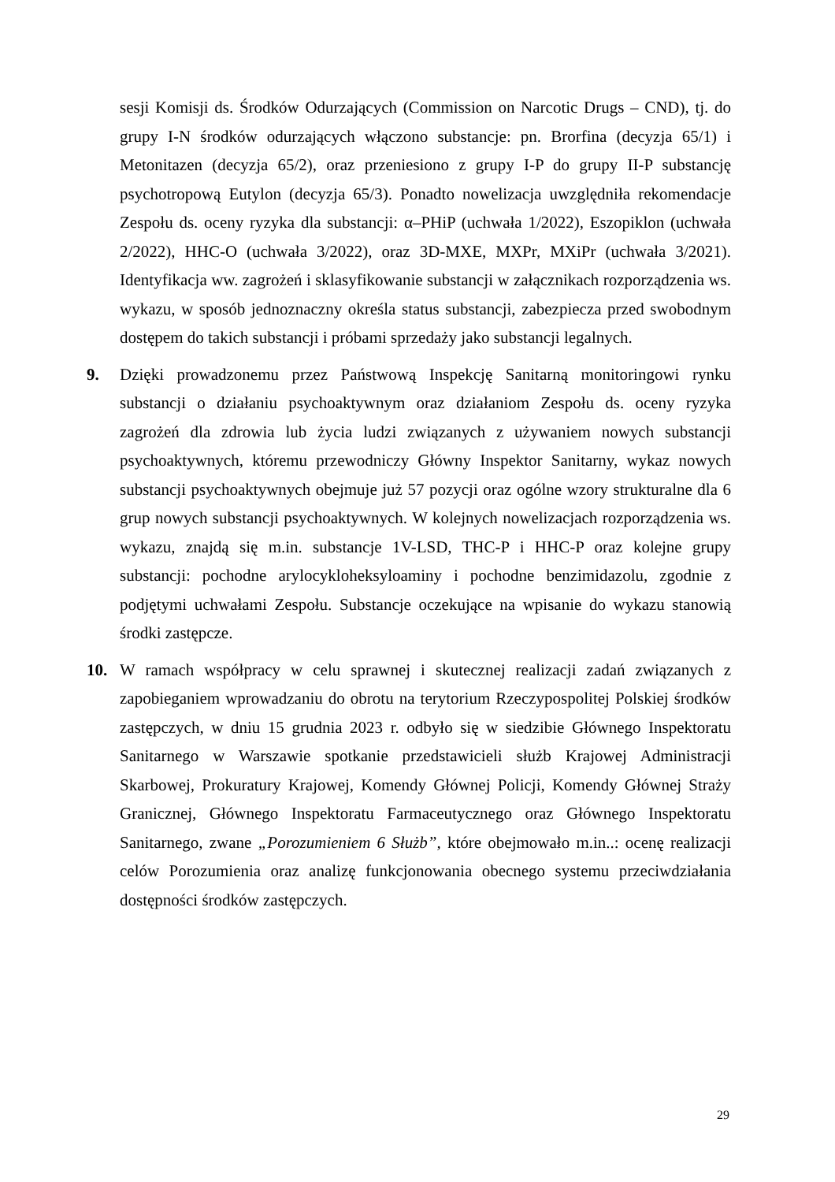sesji Komisji ds. Środków Odurzających (Commission on Narcotic Drugs – CND), tj. do grupy I-N środków odurzających włączono substancje: pn. Brorfina (decyzja 65/1) i Metonitazen (decyzja 65/2), oraz przeniesiono z grupy I-P do grupy II-P substancję psychotropową Eutylon (decyzja 65/3). Ponadto nowelizacja uwzględniła rekomendacje Zespołu ds. oceny ryzyka dla substancji: α–PHiP (uchwała 1/2022), Eszopiklon (uchwała 2/2022), HHC-O (uchwała 3/2022), oraz 3D-MXE, MXPr, MXiPr (uchwała 3/2021). Identyfikacja ww. zagrożeń i sklasyfikowanie substancji w załącznikach rozporządzenia ws. wykazu, w sposób jednoznaczny określa status substancji, zabezpiecza przed swobodnym dostępem do takich substancji i próbami sprzedaży jako substancji legalnych.
9. Dzięki prowadzonemu przez Państwową Inspekcję Sanitarną monitoringowi rynku substancji o działaniu psychoaktywnym oraz działaniom Zespołu ds. oceny ryzyka zagrożeń dla zdrowia lub życia ludzi związanych z używaniem nowych substancji psychoaktywnych, któremu przewodniczy Główny Inspektor Sanitarny, wykaz nowych substancji psychoaktywnych obejmuje już 57 pozycji oraz ogólne wzory strukturalne dla 6 grup nowych substancji psychoaktywnych. W kolejnych nowelizacjach rozporządzenia ws. wykazu, znajdą się m.in. substancje 1V-LSD, THC-P i HHC-P oraz kolejne grupy substancji: pochodne arylocykloheksyloaminy i pochodne benzimidazolu, zgodnie z podjętymi uchwałami Zespołu. Substancje oczekujące na wpisanie do wykazu stanowią środki zastępcze.
10. W ramach współpracy w celu sprawnej i skutecznej realizacji zadań związanych z zapobieganiem wprowadzaniu do obrotu na terytorium Rzeczypospolitej Polskiej środków zastępczych, w dniu 15 grudnia 2023 r. odbyło się w siedzibie Głównego Inspektoratu Sanitarnego w Warszawie spotkanie przedstawicieli służb Krajowej Administracji Skarbowej, Prokuratury Krajowej, Komendy Głównej Policji, Komendy Głównej Straży Granicznej, Głównego Inspektoratu Farmaceutycznego oraz Głównego Inspektoratu Sanitarnego, zwane „Porozumieniem 6 Służb”, które obejmowało m.in..: ocenę realizacji celów Porozumienia oraz analizę funkcjonowania obecnego systemu przeciwdziałania dostępności środków zastępczych.
29